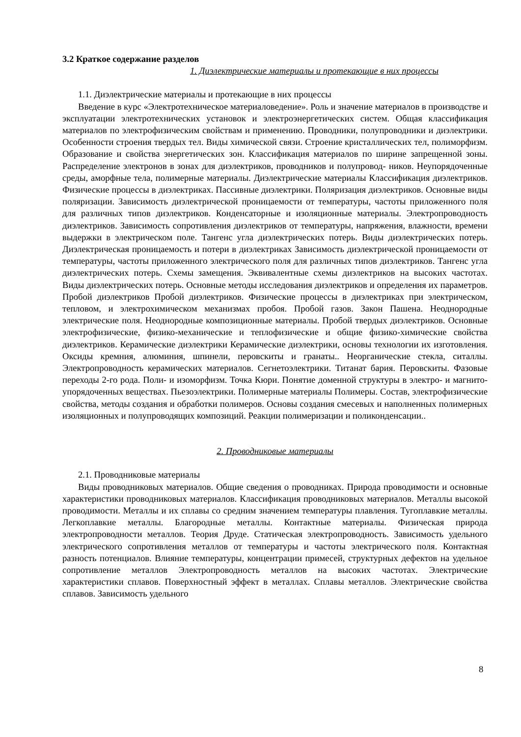3.2 Краткое содержание разделов
1. Диэлектрические материалы и протекающие в них процессы
1.1. Диэлектрические материалы и протекающие в них процессы
Введение в курс «Электротехническое материаловедение». Роль и значение материалов в производстве и эксплуатации электротехнических установок и электроэнергетических систем. Общая классификация материалов по электрофизическим свойствам и применению. Проводники, полупроводники и диэлектрики. Особенности строения твердых тел. Виды химической связи. Строение кристаллических тел, полиморфизм. Образование и свойства энергетических зон. Классификация материалов по ширине запрещенной зоны. Распределение электронов в зонах для диэлектриков, проводников и полупровод- ников. Неупорядоченные среды, аморфные тела, полимерные материалы. Диэлектрические материалы Классификация диэлектриков. Физические процессы в диэлектриках. Пассивные диэлектрики. Поляризация диэлектриков. Основные виды поляризации. Зависимость диэлектрической проницаемости от температуры, частоты приложенного поля для различных типов диэлектриков. Конденсаторные и изоляционные материалы. Электропроводность диэлектриков. Зависимость сопротивления диэлектриков от температуры, напряжения, влажности, времени выдержки в электрическом поле. Тангенс угла диэлектрических потерь. Виды диэлектрических потерь. Диэлектрическая проницаемость и потери в диэлектриках Зависимость диэлектрической проницаемости от температуры, частоты приложенного электрического поля для различных типов диэлектриков. Тангенс угла диэлектрических потерь. Схемы замещения. Эквивалентные схемы диэлектриков на высоких частотах. Виды диэлектрических потерь. Основные методы исследования диэлектриков и определения их параметров. Пробой диэлектриков Пробой диэлектриков. Физические процессы в диэлектриках при электрическом, тепловом, и электрохимическом механизмах пробоя. Пробой газов. Закон Пашена. Неоднородные электрические поля. Неоднородные композиционные материалы. Пробой твердых диэлектриков. Основные электрофизические, физико-механические и теплофизические и общие физико-химические свойства диэлектриков. Керамические диэлектрики Керамические диэлектрики, основы технологии их изготовления. Оксиды кремния, алюминия, шпинели, перовскиты и гранаты.. Неорганические стекла, ситаллы. Электропроводность керамических материалов. Сегнетоэлектрики. Титанат бария. Перовскиты. Фазовые переходы 2-го рода. Поли- и изоморфизм. Точка Кюри. Понятие доменной структуры в электро- и магнито- упорядоченных веществах. Пьезоэлектрики. Полимерные материалы Полимеры. Состав, электрофизические свойства, методы создания и обработки полимеров. Основы создания смесевых и наполненных полимерных изоляционных и полупроводящих композиций. Реакции полимеризации и поликонденсации..
2. Проводниковые материалы
2.1. Проводниковые материалы
Виды проводниковых материалов. Общие сведения о проводниках. Природа проводимости и основные характеристики проводниковых материалов. Классификация проводниковых материалов. Металлы высокой проводимости. Металлы и их сплавы со средним значением температуры плавления. Тугоплавкие металлы. Легкоплавкие металлы. Благородные металлы. Контактные материалы. Физическая природа электропроводности металлов. Теория Друде. Статическая электропроводность. Зависимость удельного электрического сопротивления металлов от температуры и частоты электрического поля. Контактная разность потенциалов. Влияние температуры, концентрации примесей, структурных дефектов на удельное сопротивление металлов Электропроводность металлов на высоких частотах. Электрические характеристики сплавов. Поверхностный эффект в металлах. Сплавы металлов. Электрические свойства сплавов. Зависимость удельного
8